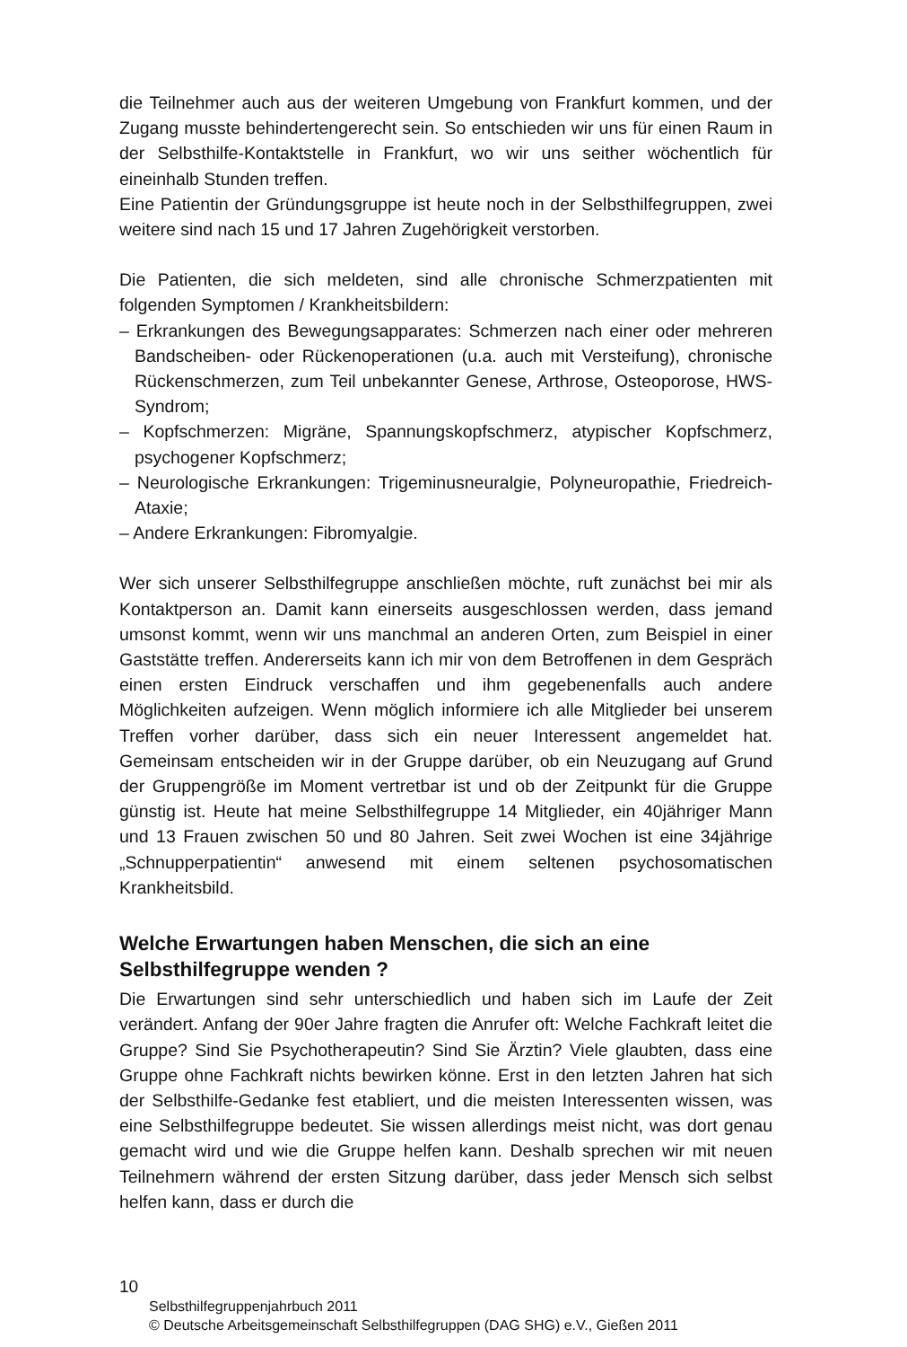die Teilnehmer auch aus der weiteren Umgebung von Frankfurt kommen, und der Zugang musste behindertengerecht sein. So entschieden wir uns für einen Raum in der Selbsthilfe-Kontaktstelle in Frankfurt, wo wir uns seither wöchentlich für eineinhalb Stunden treffen.
Eine Patientin der Gründungsgruppe ist heute noch in der Selbsthilfegruppen, zwei weitere sind nach 15 und 17 Jahren Zugehörigkeit verstorben.
Die Patienten, die sich meldeten, sind alle chronische Schmerzpatienten mit folgenden Symptomen / Krankheitsbildern:
– Erkrankungen des Bewegungsapparates: Schmerzen nach einer oder mehreren Bandscheiben- oder Rückenoperationen (u.a. auch mit Versteifung), chronische Rückenschmerzen, zum Teil unbekannter Genese, Arthrose, Osteoporose, HWS-Syndrom;
– Kopfschmerzen: Migräne, Spannungskopfschmerz, atypischer Kopfschmerz, psychogener Kopfschmerz;
– Neurologische Erkrankungen: Trigeminusneuralgie, Polyneuropathie, Friedreich-Ataxie;
– Andere Erkrankungen: Fibromyalgie.
Wer sich unserer Selbsthilfegruppe anschließen möchte, ruft zunächst bei mir als Kontaktperson an. Damit kann einerseits ausgeschlossen werden, dass jemand umsonst kommt, wenn wir uns manchmal an anderen Orten, zum Beispiel in einer Gaststätte treffen. Andererseits kann ich mir von dem Betroffenen in dem Gespräch einen ersten Eindruck verschaffen und ihm gegebenenfalls auch andere Möglichkeiten aufzeigen. Wenn möglich informiere ich alle Mitglieder bei unserem Treffen vorher darüber, dass sich ein neuer Interessent angemeldet hat. Gemeinsam entscheiden wir in der Gruppe darüber, ob ein Neuzugang auf Grund der Gruppengröße im Moment vertretbar ist und ob der Zeitpunkt für die Gruppe günstig ist. Heute hat meine Selbsthilfegruppe 14 Mitglieder, ein 40jähriger Mann und 13 Frauen zwischen 50 und 80 Jahren. Seit zwei Wochen ist eine 34jährige „Schnupperpatientin“ anwesend mit einem seltenen psychosomatischen Krankheitsbild.
Welche Erwartungen haben Menschen, die sich an eine Selbsthilfegruppe wenden ?
Die Erwartungen sind sehr unterschiedlich und haben sich im Laufe der Zeit verändert. Anfang der 90er Jahre fragten die Anrufer oft: Welche Fachkraft leitet die Gruppe? Sind Sie Psychotherapeutin? Sind Sie Ärztin? Viele glaubten, dass eine Gruppe ohne Fachkraft nichts bewirken könne. Erst in den letzten Jahren hat sich der Selbsthilfe-Gedanke fest etabliert, und die meisten Interessenten wissen, was eine Selbsthilfegruppe bedeutet. Sie wissen allerdings meist nicht, was dort genau gemacht wird und wie die Gruppe helfen kann. Deshalb sprechen wir mit neuen Teilnehmern während der ersten Sitzung darüber, dass jeder Mensch sich selbst helfen kann, dass er durch die
10
Selbsthilfegruppenjahrbuch 2011
© Deutsche Arbeitsgemeinschaft Selbsthilfegruppen (DAG SHG) e.V., Gießen 2011